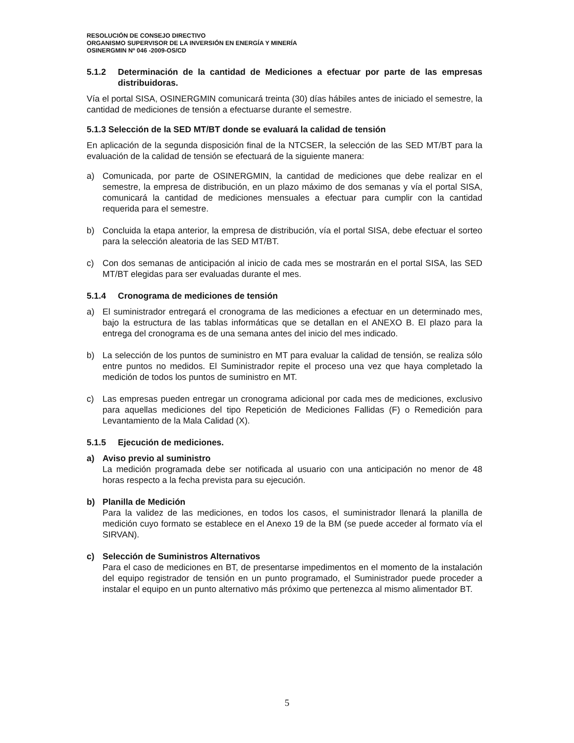RESOLUCIÓN DE CONSEJO DIRECTIVO
ORGANISMO SUPERVISOR DE LA INVERSIÓN EN ENERGÍA Y MINERÍA
OSINERGMIN Nº 046 -2009-OS/CD
5.1.2 Determinación de la cantidad de Mediciones a efectuar por parte de las empresas distribuidoras.
Vía el portal SISA, OSINERGMIN comunicará treinta (30) días hábiles antes de iniciado el semestre, la cantidad de mediciones de tensión a efectuarse durante el semestre.
5.1.3 Selección de la SED MT/BT donde se evaluará la calidad de tensión
En aplicación de la segunda disposición final de la NTCSER, la selección de las SED MT/BT para la evaluación de la calidad de tensión se efectuará de la siguiente manera:
a) Comunicada, por parte de OSINERGMIN, la cantidad de mediciones que debe realizar en el semestre, la empresa de distribución, en un plazo máximo de dos semanas y vía el portal SISA, comunicará la cantidad de mediciones mensuales a efectuar para cumplir con la cantidad requerida para el semestre.
b) Concluida la etapa anterior, la empresa de distribución, vía el portal SISA, debe efectuar el sorteo para la selección aleatoria de las SED MT/BT.
c) Con dos semanas de anticipación al inicio de cada mes se mostrarán en el portal SISA, las SED MT/BT elegidas para ser evaluadas durante el mes.
5.1.4 Cronograma de mediciones de tensión
a) El suministrador entregará el cronograma de las mediciones a efectuar en un determinado mes, bajo la estructura de las tablas informáticas que se detallan en el ANEXO B. El plazo para la entrega del cronograma es de una semana antes del inicio del mes indicado.
b) La selección de los puntos de suministro en MT para evaluar la calidad de tensión, se realiza sólo entre puntos no medidos. El Suministrador repite el proceso una vez que haya completado la medición de todos los puntos de suministro en MT.
c) Las empresas pueden entregar un cronograma adicional por cada mes de mediciones, exclusivo para aquellas mediciones del tipo Repetición de Mediciones Fallidas (F) o Remedición para Levantamiento de la Mala Calidad (X).
5.1.5 Ejecución de mediciones.
a) Aviso previo al suministro
La medición programada debe ser notificada al usuario con una anticipación no menor de 48 horas respecto a la fecha prevista para su ejecución.
b) Planilla de Medición
Para la validez de las mediciones, en todos los casos, el suministrador llenará la planilla de medición cuyo formato se establece en el Anexo 19 de la BM (se puede acceder al formato vía el SIRVAN).
c) Selección de Suministros Alternativos
Para el caso de mediciones en BT, de presentarse impedimentos en el momento de la instalación del equipo registrador de tensión en un punto programado, el Suministrador puede proceder a instalar el equipo en un punto alternativo más próximo que pertenezca al mismo alimentador BT.
5